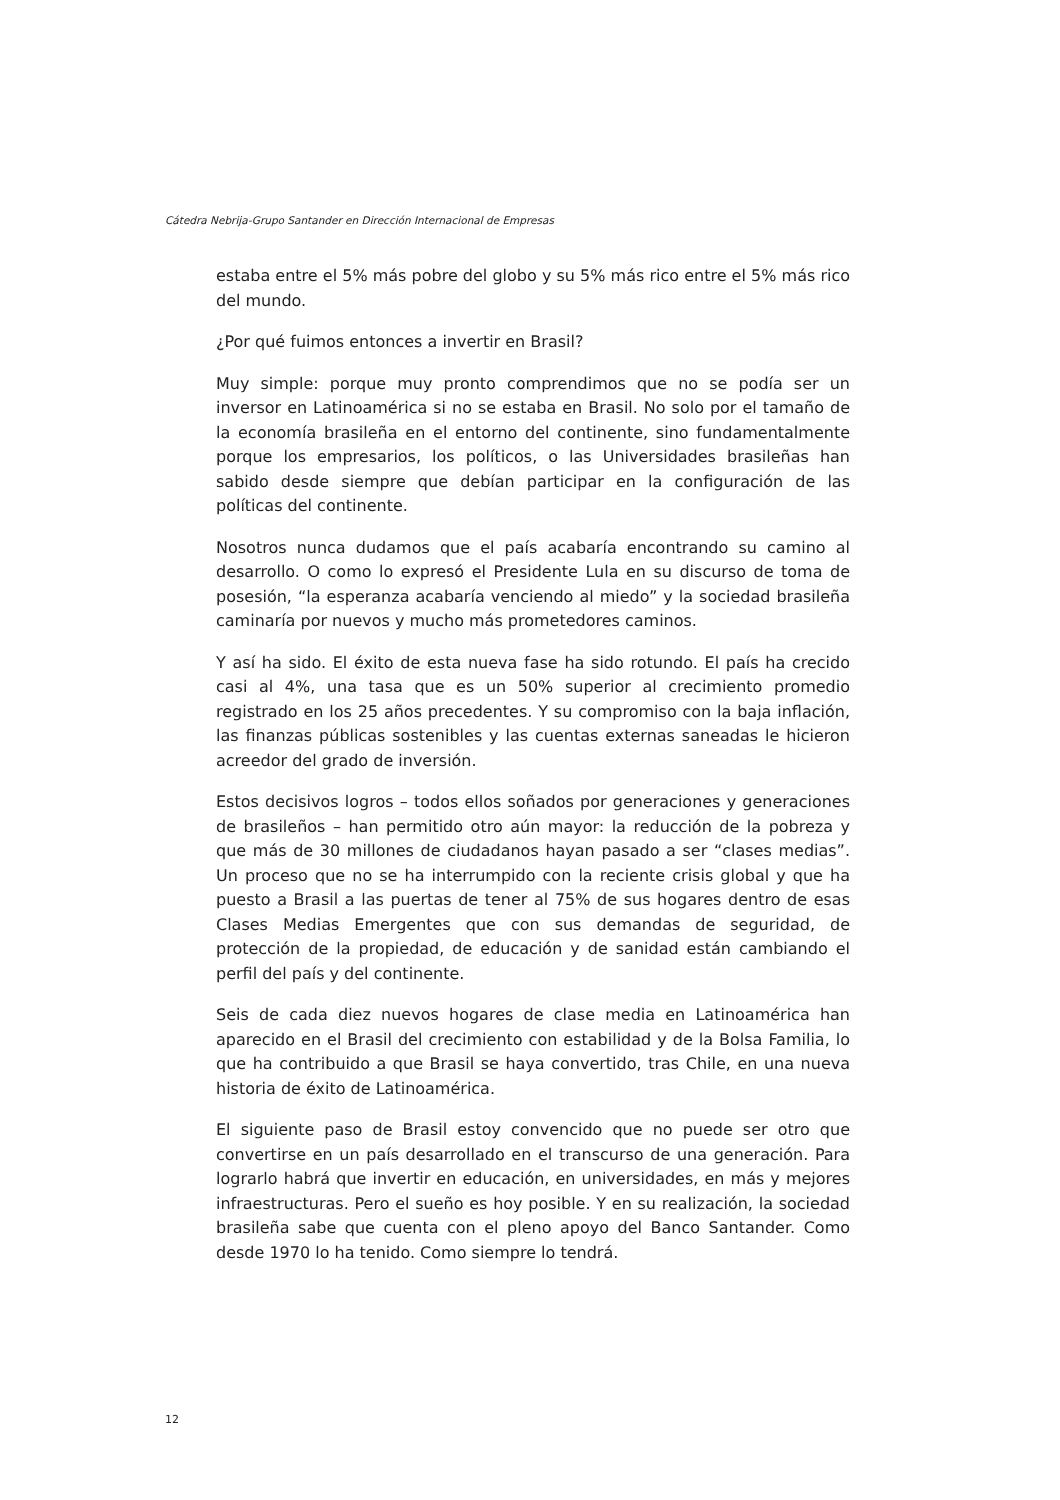Cátedra Nebrija-Grupo Santander en Dirección Internacional de Empresas
estaba entre el 5% más pobre del globo y su 5% más rico entre el 5% más rico del mundo.
¿Por qué fuimos entonces a invertir en Brasil?
Muy simple: porque muy pronto comprendimos que no se podía ser un inversor en Latinoamérica si no se estaba en Brasil. No solo por el tamaño de la economía brasileña en el entorno del continente, sino fundamentalmente porque los empresarios, los políticos, o las Universidades brasileñas han sabido desde siempre que debían participar en la configuración de las políticas del continente.
Nosotros nunca dudamos que el país acabaría encontrando su camino al desarrollo. O como lo expresó el Presidente Lula en su discurso de toma de posesión, “la esperanza acabaría venciendo al miedo” y la sociedad brasileña caminaría por nuevos y mucho más prometedores caminos.
Y así ha sido. El éxito de esta nueva fase ha sido rotundo. El país ha crecido casi al 4%, una tasa que es un 50% superior al crecimiento promedio registrado en los 25 años precedentes. Y su compromiso con la baja inflación, las finanzas públicas sostenibles y las cuentas externas saneadas le hicieron acreedor del grado de inversión.
Estos decisivos logros – todos ellos soñados por generaciones y generaciones de brasileños – han permitido otro aún mayor: la reducción de la pobreza y que más de 30 millones de ciudadanos hayan pasado a ser “clases medias”. Un proceso que no se ha interrumpido con la reciente crisis global y que ha puesto a Brasil a las puertas de tener al 75% de sus hogares dentro de esas Clases Medias Emergentes que con sus demandas de seguridad, de protección de la propiedad, de educación y de sanidad están cambiando el perfil del país y del continente.
Seis de cada diez nuevos hogares de clase media en Latinoamérica han aparecido en el Brasil del crecimiento con estabilidad y de la Bolsa Familia, lo que ha contribuido a que Brasil se haya convertido, tras Chile, en una nueva historia de éxito de Latinoamérica.
El siguiente paso de Brasil estoy convencido que no puede ser otro que convertirse en un país desarrollado en el transcurso de una generación. Para lograrlo habrá que invertir en educación, en universidades, en más y mejores infraestructuras. Pero el sueño es hoy posible. Y en su realización, la sociedad brasileña sabe que cuenta con el pleno apoyo del Banco Santander. Como desde 1970 lo ha tenido. Como siempre lo tendrá.
12